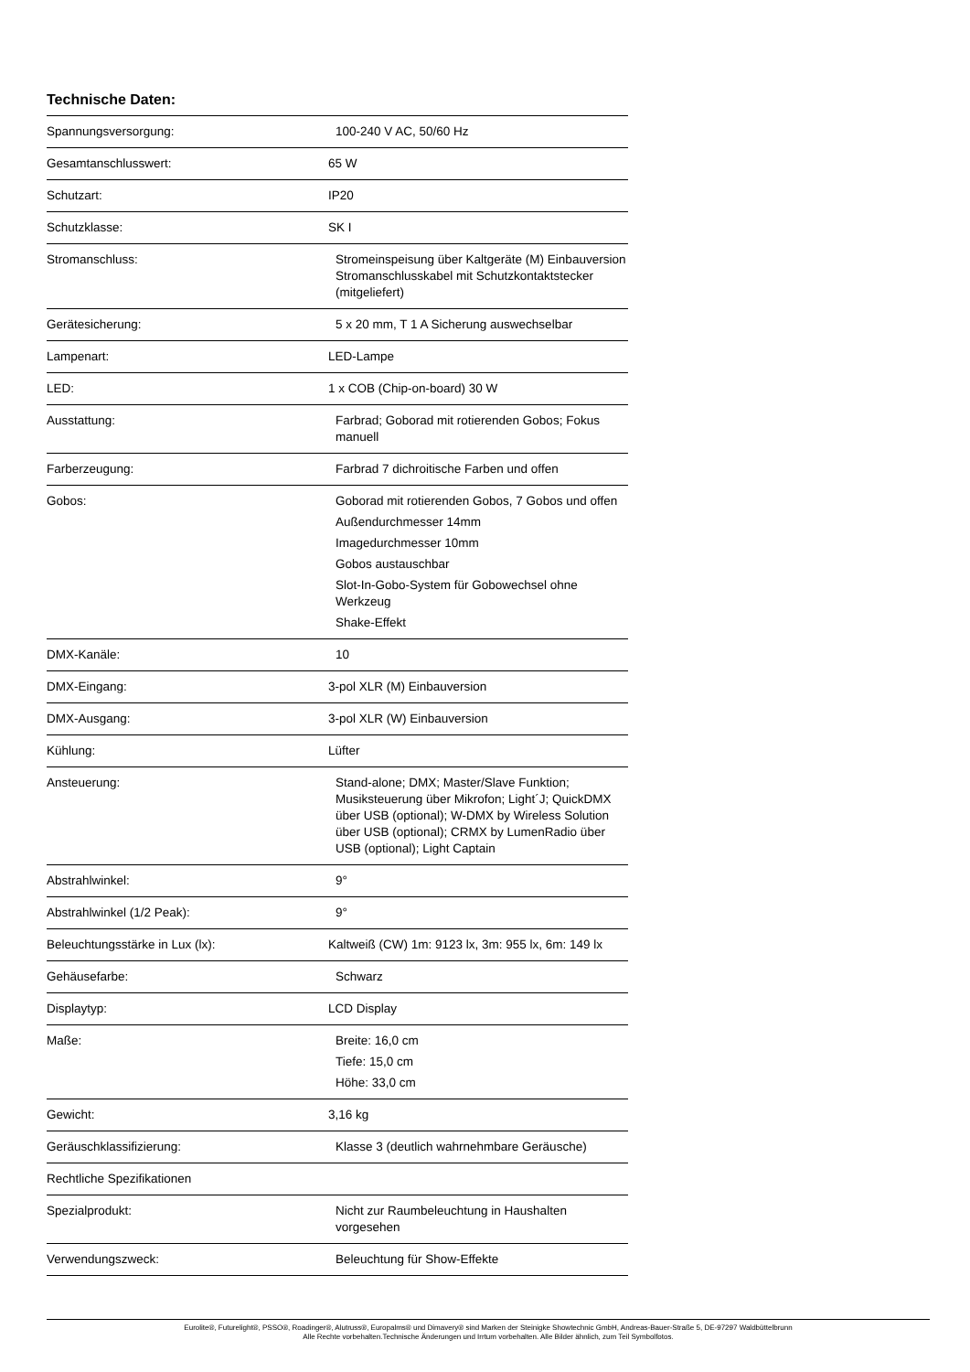Technische Daten:
| Spannungsversorgung: | 100-240 V AC, 50/60 Hz |
| Gesamtanschlusswert: | 65 W |
| Schutzart: | IP20 |
| Schutzklasse: | SK I |
| Stromanschluss: | Stromeinspeisung über Kaltgeräte (M) Einbauversion Stromanschlusskabel mit Schutzkontaktstecker (mitgeliefert) |
| Gerätesicherung: | 5 x 20 mm, T 1 A Sicherung auswechselbar |
| Lampenart: | LED-Lampe |
| LED: | 1 x COB (Chip-on-board) 30 W |
| Ausstattung: | Farbrad; Goborad mit rotierenden Gobos; Fokus manuell |
| Farberzeugung: | Farbrad 7 dichroitische Farben und offen |
| Gobos: | Goborad mit rotierenden Gobos, 7 Gobos und offen Außendurchmesser 14mm Imagedurchmesser 10mm Gobos austauschbar Slot-In-Gobo-System für Gobowechsel ohne Werkzeug Shake-Effekt |
| DMX-Kanäle: | 10 |
| DMX-Eingang: | 3-pol XLR (M) Einbauversion |
| DMX-Ausgang: | 3-pol XLR (W) Einbauversion |
| Kühlung: | Lüfter |
| Ansteuerung: | Stand-alone; DMX; Master/Slave Funktion; Musiksteuerung über Mikrofon; Light´J; QuickDMX über USB (optional); W-DMX by Wireless Solution über USB (optional); CRMX by LumenRadio über USB (optional); Light Captain |
| Abstrahlwinkel: | 9° |
| Abstrahlwinkel (1/2 Peak): | 9° |
| Beleuchtungsstärke in Lux (lx): | Kaltweiß (CW) 1m: 9123 lx, 3m: 955 lx, 6m: 149 lx |
| Gehäusefarbe: | Schwarz |
| Displaytyp: | LCD Display |
| Maße: | Breite: 16,0 cm Tiefe: 15,0 cm Höhe: 33,0 cm |
| Gewicht: | 3,16 kg |
| Geräuschklassifizierung: | Klasse 3 (deutlich wahrnehmbare Geräusche) |
| Rechtliche Spezifikationen | |
| Spezialprodukt: | Nicht zur Raumbeleuchtung in Haushalten vorgesehen |
| Verwendungszweck: | Beleuchtung für Show-Effekte |
Eurolite®, Futurelight®, PSSO®, Roadinger®, Alutruss®, Europalms® und Dimavery® sind Marken der Steinigke Showtechnic GmbH, Andreas-Bauer-Straße 5, DE-97297 Waldbüttelbrunn
Alle Rechte vorbehalten.Technische Änderungen und Irrtum vorbehalten. Alle Bilder ähnlich, zum Teil Symbolfotos.